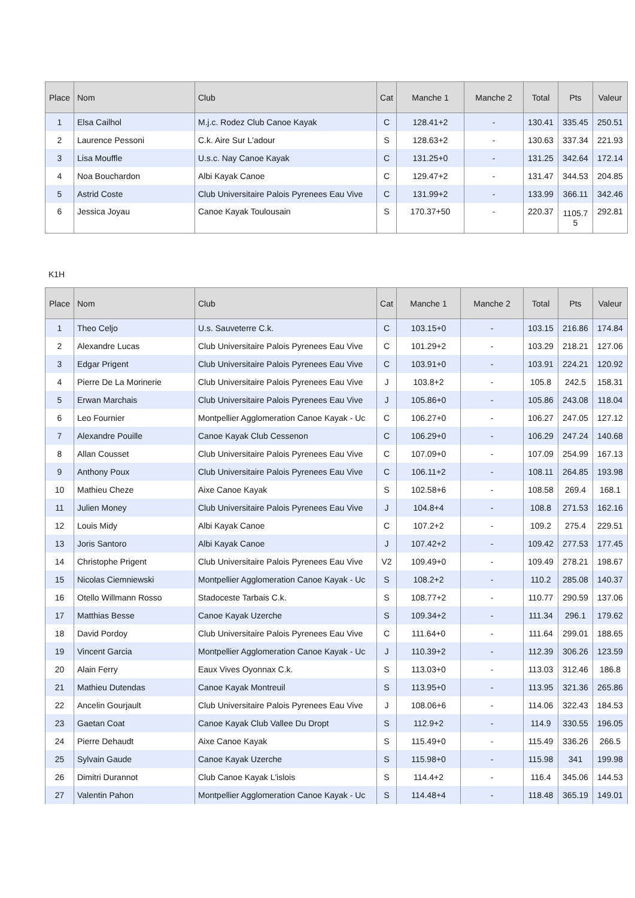| Place | Nom | Club | Cat | Manche 1 | Manche 2 | Total | Pts | Valeur |
| --- | --- | --- | --- | --- | --- | --- | --- | --- |
| 1 | Elsa Cailhol | M.j.c. Rodez Club Canoe Kayak | C | 128.41+2 | - | 130.41 | 335.45 | 250.51 |
| 2 | Laurence Pessoni | C.k. Aire Sur L'adour | S | 128.63+2 | - | 130.63 | 337.34 | 221.93 |
| 3 | Lisa Mouffle | U.s.c. Nay Canoe Kayak | C | 131.25+0 | - | 131.25 | 342.64 | 172.14 |
| 4 | Noa Bouchardon | Albi Kayak Canoe | C | 129.47+2 | - | 131.47 | 344.53 | 204.85 |
| 5 | Astrid Coste | Club Universitaire Palois Pyrenees Eau Vive | C | 131.99+2 | - | 133.99 | 366.11 | 342.46 |
| 6 | Jessica Joyau | Canoe Kayak Toulousain | S | 170.37+50 | - | 220.37 | 1105.7 5 | 292.81 |
K1H
| Place | Nom | Club | Cat | Manche 1 | Manche 2 | Total | Pts | Valeur |
| --- | --- | --- | --- | --- | --- | --- | --- | --- |
| 1 | Theo Celjo | U.s. Sauveterre C.k. | C | 103.15+0 | - | 103.15 | 216.86 | 174.84 |
| 2 | Alexandre Lucas | Club Universitaire Palois Pyrenees Eau Vive | C | 101.29+2 | - | 103.29 | 218.21 | 127.06 |
| 3 | Edgar Prigent | Club Universitaire Palois Pyrenees Eau Vive | C | 103.91+0 | - | 103.91 | 224.21 | 120.92 |
| 4 | Pierre De La Morinerie | Club Universitaire Palois Pyrenees Eau Vive | J | 103.8+2 | - | 105.8 | 242.5 | 158.31 |
| 5 | Erwan Marchais | Club Universitaire Palois Pyrenees Eau Vive | J | 105.86+0 | - | 105.86 | 243.08 | 118.04 |
| 6 | Leo Fournier | Montpellier Agglomeration Canoe Kayak - Uc | C | 106.27+0 | - | 106.27 | 247.05 | 127.12 |
| 7 | Alexandre Pouille | Canoe Kayak Club Cessenon | C | 106.29+0 | - | 106.29 | 247.24 | 140.68 |
| 8 | Allan Cousset | Club Universitaire Palois Pyrenees Eau Vive | C | 107.09+0 | - | 107.09 | 254.99 | 167.13 |
| 9 | Anthony Poux | Club Universitaire Palois Pyrenees Eau Vive | C | 106.11+2 | - | 108.11 | 264.85 | 193.98 |
| 10 | Mathieu Cheze | Aixe Canoe Kayak | S | 102.58+6 | - | 108.58 | 269.4 | 168.1 |
| 11 | Julien Money | Club Universitaire Palois Pyrenees Eau Vive | J | 104.8+4 | - | 108.8 | 271.53 | 162.16 |
| 12 | Louis Midy | Albi Kayak Canoe | C | 107.2+2 | - | 109.2 | 275.4 | 229.51 |
| 13 | Joris Santoro | Albi Kayak Canoe | J | 107.42+2 | - | 109.42 | 277.53 | 177.45 |
| 14 | Christophe Prigent | Club Universitaire Palois Pyrenees Eau Vive | V2 | 109.49+0 | - | 109.49 | 278.21 | 198.67 |
| 15 | Nicolas Ciemniewski | Montpellier Agglomeration Canoe Kayak - Uc | S | 108.2+2 | - | 110.2 | 285.08 | 140.37 |
| 16 | Otello Willmann Rosso | Stadoceste Tarbais C.k. | S | 108.77+2 | - | 110.77 | 290.59 | 137.06 |
| 17 | Matthias Besse | Canoe Kayak Uzerche | S | 109.34+2 | - | 111.34 | 296.1 | 179.62 |
| 18 | David Pordoy | Club Universitaire Palois Pyrenees Eau Vive | C | 111.64+0 | - | 111.64 | 299.01 | 188.65 |
| 19 | Vincent Garcia | Montpellier Agglomeration Canoe Kayak - Uc | J | 110.39+2 | - | 112.39 | 306.26 | 123.59 |
| 20 | Alain Ferry | Eaux Vives Oyonnax C.k. | S | 113.03+0 | - | 113.03 | 312.46 | 186.8 |
| 21 | Mathieu Dutendas | Canoe Kayak Montreuil | S | 113.95+0 | - | 113.95 | 321.36 | 265.86 |
| 22 | Ancelin Gourjault | Club Universitaire Palois Pyrenees Eau Vive | J | 108.06+6 | - | 114.06 | 322.43 | 184.53 |
| 23 | Gaetan Coat | Canoe Kayak Club Vallee Du Dropt | S | 112.9+2 | - | 114.9 | 330.55 | 196.05 |
| 24 | Pierre Dehaudt | Aixe Canoe Kayak | S | 115.49+0 | - | 115.49 | 336.26 | 266.5 |
| 25 | Sylvain Gaude | Canoe Kayak Uzerche | S | 115.98+0 | - | 115.98 | 341 | 199.98 |
| 26 | Dimitri Durannot | Club Canoe Kayak L'islois | S | 114.4+2 | - | 116.4 | 345.06 | 144.53 |
| 27 | Valentin Pahon | Montpellier Agglomeration Canoe Kayak - Uc | S | 114.48+4 | - | 118.48 | 365.19 | 149.01 |